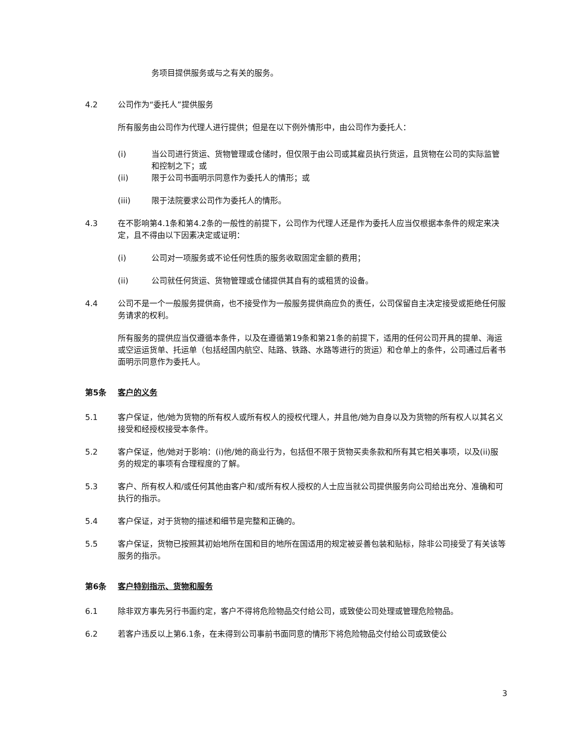务项目提供服务或与之有关的服务。
4.2 公司作为“委托人”提供服务
所有服务由公司作为代理人进行提供；但是在以下例外情形中，由公司作为委托人：
(i) 当公司进行货运、货物管理或仓储时，但仅限于由公司或其雇员执行货运，且货物在公司的实际监管和控制之下；或
(ii) 限于公司书面明示同意作为委托人的情形；或
(iii) 限于法院要求公司作为委托人的情形。
4.3 在不影响第4.1条和第4.2条的一般性的前提下，公司作为代理人还是作为委托人应当仅根据本条件的规定来决定，且不得由以下因素决定或证明：
(i) 公司对一项服务或不论任何性质的服务收取固定金额的费用；
(ii) 公司就任何货运、货物管理或仓储提供其自有的或租赁的设备。
4.4 公司不是一个一般服务提供商，也不接受作为一般服务提供商应负的责任，公司保留自主决定接受或拒绝任何服务请求的权利。
所有服务的提供应当仅遵循本条件，以及在遵循第19条和第21条的前提下，适用的任何公司开具的提单、海运或空运运货单、托运单（包括经国内航空、陆路、铁路、水路等进行的货运）和仓单上的条件，公司通过后者书面明示同意作为委托人。
第5条 客户的义务
5.1 客户保证，他/她为货物的所有权人或所有权人的授权代理人，并且他/她为自身以及为货物的所有权人以其名义接受和经授权接受本条件。
5.2 客户保证，他/她对于影响：(i)他/她的商业行为，包括但不限于货物买卖条款和所有其它相关事项，以及(ii)服务的规定的事项有合理程度的了解。
5.3 客户、所有权人和/或任何其他由客户和/或所有权人授权的人士应当就公司提供服务向公司给出充分、准确和可执行的指示。
5.4 客户保证，对于货物的描述和细节是完整和正确的。
5.5 客户保证，货物已按照其初始地所在国和目的地所在国适用的规定被妥善包装和贴标，除非公司接受了有关该等服务的指示。
第6条 客户特别指示、货物和服务
6.1 除非双方事先另行书面约定，客户不得将危险物品交付给公司，或致使公司处理或管理危险物品。
6.2 若客户违反以上第6.1条，在未得到公司事前书面同意的情形下将危险物品交付给公司或致使公
3